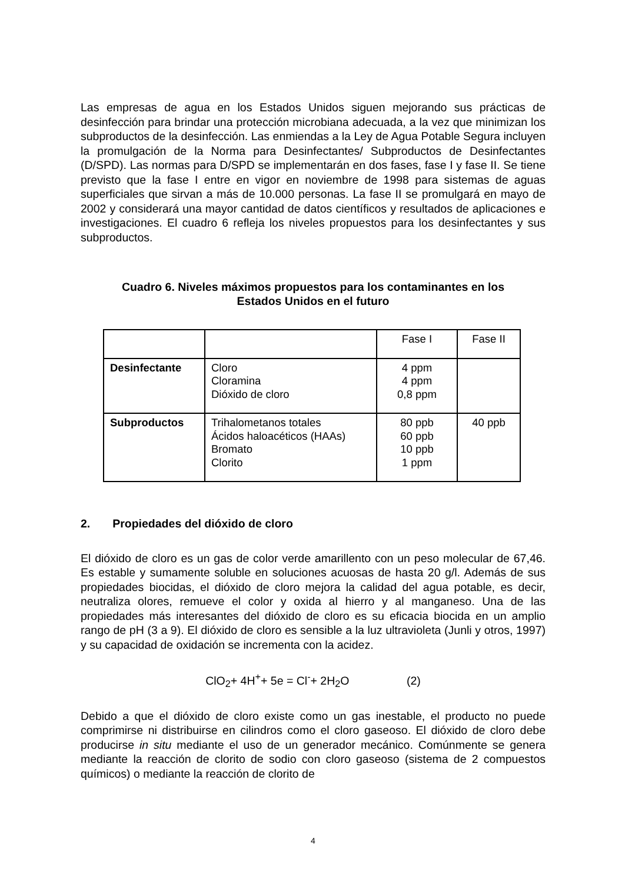Las empresas de agua en los Estados Unidos siguen mejorando sus prácticas de desinfección para brindar una protección microbiana adecuada, a la vez que minimizan los subproductos de la desinfección. Las enmiendas a la Ley de Agua Potable Segura incluyen la promulgación de la Norma para Desinfectantes/ Subproductos de Desinfectantes (D/SPD). Las normas para D/SPD se implementarán en dos fases, fase I y fase II. Se tiene previsto que la fase I entre en vigor en noviembre de 1998 para sistemas de aguas superficiales que sirvan a más de 10.000 personas. La fase II se promulgará en mayo de 2002 y considerará una mayor cantidad de datos científicos y resultados de aplicaciones e investigaciones. El cuadro 6 refleja los niveles propuestos para los desinfectantes y sus subproductos.
Cuadro 6. Niveles máximos propuestos para los contaminantes en los
Estados Unidos en el futuro
| | | Fase I | Fase II |
| Desinfectante | Cloro Cloramina Dióxido de cloro | 4 ppm 4 ppm 0,8 ppm | |
| Subproductos | Trihalometanos totales Ácidos haloacéticos (HAAs) Bromato Clorito | 80 ppb 60 ppb 10 ppb 1 ppm | 40 ppb |
2. Propiedades del dióxido de cloro
El dióxido de cloro es un gas de color verde amarillento con un peso molecular de 67,46. Es estable y sumamente soluble en soluciones acuosas de hasta 20 g/l. Además de sus propiedades biocidas, el dióxido de cloro mejora la calidad del agua potable, es decir, neutraliza olores, remueve el color y oxida al hierro y al manganeso. Una de las propiedades más interesantes del dióxido de cloro es su eficacia biocida en un amplio rango de pH (3 a 9). El dióxido de cloro es sensible a la luz ultravioleta (Junli y otros, 1997) y su capacidad de oxidación se incrementa con la acidez.
ClO<sub>2</sub>+ 4H<sup>+</sup>+ 5e = Cl<sup>-</sup>+ 2H<sub>2</sub>O (2)
Debido a que el dióxido de cloro existe como un gas inestable, el producto no puede comprimirse ni distribuirse en cilindros como el cloro gaseoso. El dióxido de cloro debe producirse in situ mediante el uso de un generador mecánico. Comúnmente se genera mediante la reacción de clorito de sodio con cloro gaseoso (sistema de 2 compuestos químicos) o mediante la reacción de clorito de
4